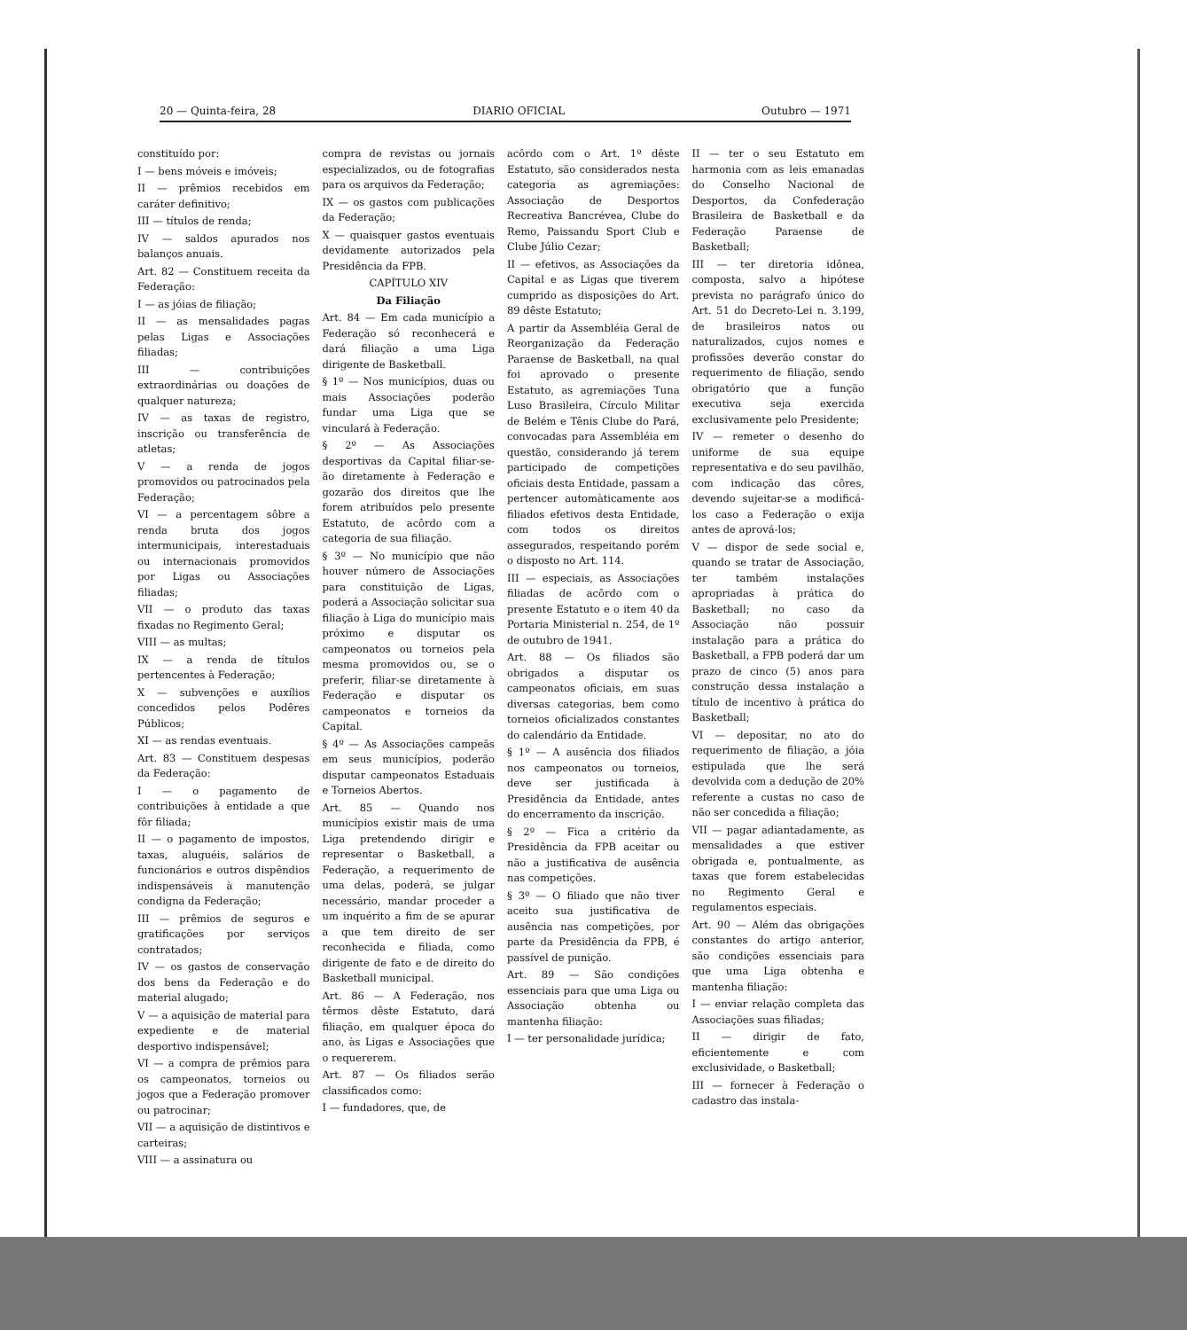20 — Quinta-feira, 28 DIARIO OFICIAL Outubro — 1971
constituído por:
I — bens móveis e imóveis;
II — prêmios recebidos em caráter definitivo;
III — títulos de renda;
IV — saldos apurados nos balanços anuais.
Art. 82 — Constituem receita da Federação:
I — as jóias de filiação;
II — as mensalidades pagas pelas Ligas e Associações filiadas;
III — contribuições extraordinárias ou doações de qualquer natureza;
IV — as taxas de registro, inscrição ou transferência de atletas;
V — a renda de jogos promovidos ou patrocinados pela Federação;
VI — a percentagem sôbre a renda bruta dos jogos intermunicipais, interestaduais ou internacionais promovidos por Ligas ou Associações filiadas;
VII — o produto das taxas fixadas no Regimento Geral;
VIII — as multas;
IX — a renda de títulos pertencentes à Federação;
X — subvenções e auxílios concedidos pelos Podêres Públicos;
XI — as rendas eventuais.
Art. 83 — Constituem despesas da Federação:
I — o pagamento de contribuições à entidade a que fôr filiada;
II — o pagamento de impostos, taxas, aluguéis, salários de funcionários e outros dispêndios indispensáveis à manutenção condigna da Federação;
III — prêmios de seguros e gratificações por serviços contratados;
IV — os gastos de conservação dos bens da Federação e do material alugado;
V — a aquisição de material para expediente e de material desportivo indispensável;
VI — a compra de prêmios para os campeonatos, torneios ou jogos que a Federação promover ou patrocinar;
VII — a aquisição de distintivos e carteiras;
VIII — a assinatura ou
compra de revistas ou jornais especializados, ou de fotografias para os arquivos da Federação;
IX — os gastos com publicações da Federação;
X — quaisquer gastos eventuais devidamente autorizados pela Presidência da FPB.
CAPÍTULO XIV
Da Filiação
Art. 84 — Em cada município a Federação só reconhecerá e dará filiação a uma Liga dirigente de Basketball.
§ 1º — Nos municípios, duas ou mais Associações poderão fundar uma Liga que se vinculará à Federação.
§ 2º — As Associações desportivas da Capital filiar-se-ão diretamente à Federação e gozarão dos direitos que lhe forem atribuídos pelo presente Estatuto, de acôrdo com a categoria de sua filiação.
§ 3º — No município que não houver número de Associações para constituição de Ligas, poderá a Associação solicitar sua filiação à Liga do município mais próximo e disputar os campeonatos ou torneios pela mesma promovidos ou, se o preferir, filiar-se diretamente à Federação e disputar os campeonatos e torneios da Capital.
§ 4º — As Associações campeãs em seus municípios, poderão disputar campeonatos Estaduais e Torneios Abertos.
Art. 85 — Quando nos municípios existir mais de uma Liga pretendendo dirigir e representar o Basketball, a Federação, a requerimento de uma delas, poderá, se julgar necessário, mandar proceder a um inquérito a fim de se apurar a que tem direito de ser reconhecida e filiada, como dirigente de fato e de direito do Basketball municipal.
Art. 86 — A Federação, nos têrmos dêste Estatuto, dará filiação, em qualquer época do ano, às Ligas e Associações que o requererem.
Art. 87 — Os filiados serão classificados como:
I — fundadores, que, de
acôrdo com o Art. 1º dêste Estatuto, são considerados nesta categoria as agremiações: Associação de Desportos Recreativa Bancrévea, Clube do Remo, Paissandu Sport Club e Clube Júlio Cezar;
II — efetivos, as Associações da Capital e as Ligas que tiverem cumprido as disposições do Art. 89 dêste Estatuto;
A partir da Assembléia Geral de Reorganização da Federação Paraense de Basketball, na qual foi aprovado o presente Estatuto, as agremiações Tuna Luso Brasileira, Círculo Militar de Belém e Tênis Clube do Pará, convocadas para Assembléia em questão, considerando já terem participado de competições oficiais desta Entidade, passam a pertencer automàticamente aos filiados efetivos desta Entidade, com todos os direitos assegurados, respeitando porém o disposto no Art. 114.
III — especiais, as Associações filiadas de acôrdo com o presente Estatuto e o item 40 da Portaria Ministerial n. 254, de 1º de outubro de 1941.
Art. 88 — Os filiados são obrigados a disputar os campeonatos oficiais, em suas diversas categorias, bem como torneios oficializados constantes do calendário da Entidade.
§ 1º — A ausência dos filiados nos campeonatos ou torneios, deve ser justificada à Presidência da Entidade, antes do encerramento da inscrição.
§ 2º — Fica a critério da Presidência da FPB aceitar ou não a justificativa de ausência nas competições.
§ 3º — O filiado que não tiver aceito sua justificativa de ausência nas competições, por parte da Presidência da FPB, é passível de punição.
Art. 89 — São condições essenciais para que uma Liga ou Associação obtenha ou mantenha filiação:
I — ter personalidade jurídica;
II — ter o seu Estatuto em harmonia com as leis emanadas do Conselho Nacional de Desportos, da Confederação Brasileira de Basketball e da Federação Paraense de Basketball;
III — ter diretoria idônea, composta, salvo a hipótese prevista no parágrafo único do Art. 51 do Decreto-Lei n. 3.199, de brasileiros natos ou naturalizados, cujos nomes e profissões deverão constar do requerimento de filiação, sendo obrigatório que a função executiva seja exercida exclusivamente pelo Presidente;
IV — remeter o desenho do uniforme de sua equipe representativa e do seu pavilhão, com indicação das côres, devendo sujeitar-se a modificá-los caso a Federação o exija antes de aprová-los;
V — dispor de sede social e, quando se tratar de Associação, ter também instalações apropriadas à prática do Basketball; no caso da Associação não possuir instalação para a prática do Basketball, a FPB poderá dar um prazo de cinco (5) anos para construção dessa instalação a título de incentivo à prática do Basketball;
VI — depositar, no ato do requerimento de filiação, a jóia estipulada que lhe será devolvida com a dedução de 20% referente a custas no caso de não ser concedida a filiação;
VII — pagar adiantadamente, as mensalidades a que estiver obrigada e, pontualmente, as taxas que forem estabelecidas no Regimento Geral e regulamentos especiais.
Art. 90 — Além das obrigações constantes do artigo anterior, são condições essenciais para que uma Liga obtenha e mantenha filiação:
I — enviar relação completa das Associações suas filiadas;
II — dirigir de fato, eficientemente e com exclusividade, o Basketball;
III — fornecer à Federação o cadastro das instala-